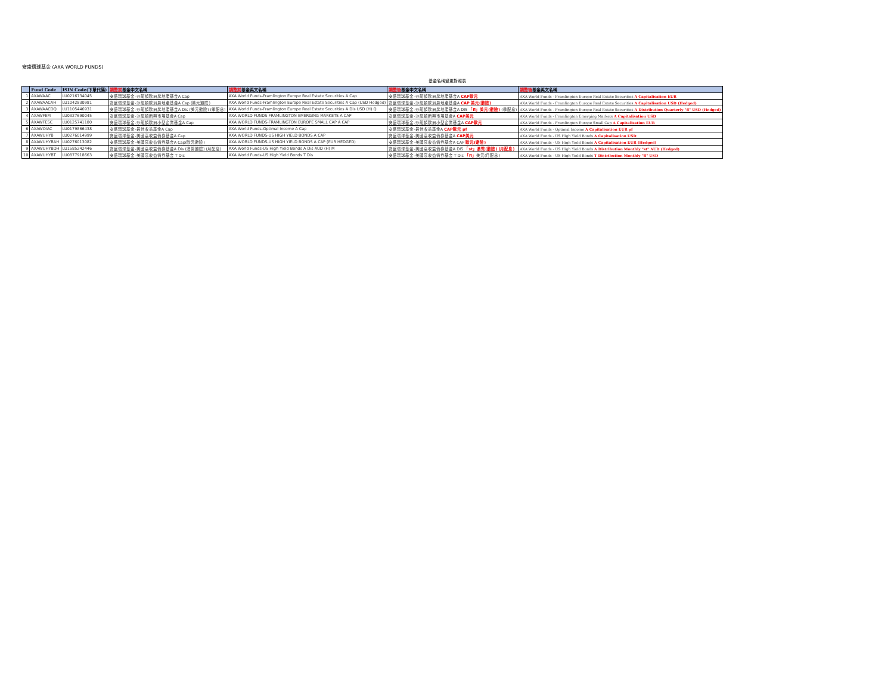安盛環球基金 (AXA WORLD FUNDS)
基金名稱變更對照表
| | Fund Code | ISIN Code(下單代碼) | 調整前 基金中文名稱 | 調整前 基金英文名稱 | 調整後 基金中文名稱 | 調整後 基金英文名稱 |
| --- | --- | --- | --- | --- | --- | --- |
| 1 | AXAWAAC | LU0216734045 | 安盛環球基金-沙龍頓歐洲房地產基金A Cap | AXA World Funds-Framlington Europe Real Estate Securities A Cap | 安盛環球基金-沙龍頓歐洲房地產基金A CAP歐元 | AXA World Funds - Framlington Europe Real Estate Securities A Capitalisation EUR |
| 2 | AXAWAACAH | LU1042830981 | 安盛環球基金-沙龍頓歐洲房地產基金A Cap (美元避險) | AXA World Funds-Framlington Europe Real Estate Securities A Cap (USD Hedged) | 安盛環球基金-沙龍頓歐洲房地產基金A CAP 美元(避險) | AXA World Funds - Framlington Europe Real Estate Securities A Capitalisation USD (Hedged) |
| 3 | AXAWAACDQ | LU1105446931 | 安盛環球基金-沙龍頓歐洲房地產基金A Dis (美元避險) (季配息) | AXA World Funds-Framlington Europe Real Estate Securities A Dis USD (H) Q | 安盛環球基金-沙龍頓歐洲房地產基金A DIS 「fl」美元(避險) (季配息) | AXA World Funds - Framlington Europe Real Estate Securities A Distribution Quarterly "fl" USD (Hedged) |
| 4 | AXAWFEM | LU0327690045 | 安盛環球基金-沙龍頓新興市場基金A Cap | AXA WORLD FUNDS-FRAMLINGTON EMERGING MARKETS A CAP | 安盛環球基金-沙龍頓新興市場基金A CAP美元 | AXA World Funds - Framlington Emerging Markets A Capitalisation USD |
| 5 | AXAWFESC | LU0125741180 | 安盛環球基金-沙龍頓歐洲小型企業基金A Cap | AXA WORLD FUNDS-FRAMLINGTON EUROPE SMALL CAP A CAP | 安盛環球基金-沙龍頓歐洲小型企業基金A CAP歐元 | AXA World Funds - Framlington Europe Small Cap A Capitalisation EUR |
| 6 | AXAWOIAC | LU0179866438 | 安盛環球基金-最佳收益基金A Cap | AXA World Funds-Optimal Income A Cap | 安盛環球基金-最佳收益基金A CAP歐元 pf | AXA World Funds - Optimal Income A Capitalisation EUR pf |
| 7 | AXAWUHYB | LU0276014999 | 安盛環球基金-美國高收益債券基金A Cap | AXA WORLD FUNDS-US HIGH YIELD BONDS A CAP | 安盛環球基金-美國高收益債券基金A CAP美元 | AXA World Funds - US High Yield Bonds A Capitalisation USD |
| 8 | AXAWUHYBAH | LU0276013082 | 安盛環球基金-美國高收益債券基金A Cap(歐元避險) | AXA WORLD FUNDS-US HIGH YIELD BONDS A CAP (EUR HEDGED) | 安盛環球基金-美國高收益債券基金A CAP 歐元(避險) | AXA World Funds - US High Yield Bonds A Capitalisation EUR (Hedged) |
| 9 | AXAWUHYBDH | LU1585242446 | 安盛環球基金-美國高收益債券基金A Dis (澳幣避險) (月配息) | AXA World Funds-US High Yield Bonds A Dis AUD (H) M | 安盛環球基金-美國高收益債券基金A DIS 「st」澳幣(避險) (月配息) | AXA World Funds - US High Yield Bonds A Distribution Monthly "st" AUD (Hedged) |
| 10 | AXAWUHYBT | LU0877918663 | 安盛環球基金-美國高收益債券基金 T Dis | AXA World Funds-US High Yield Bonds T Dis | 安盛環球基金-美國高收益債券基金 T Dis 「fl」 美元(月配息) | AXA World Funds - US High Yield Bonds T Distribution Monthly "fl" USD |